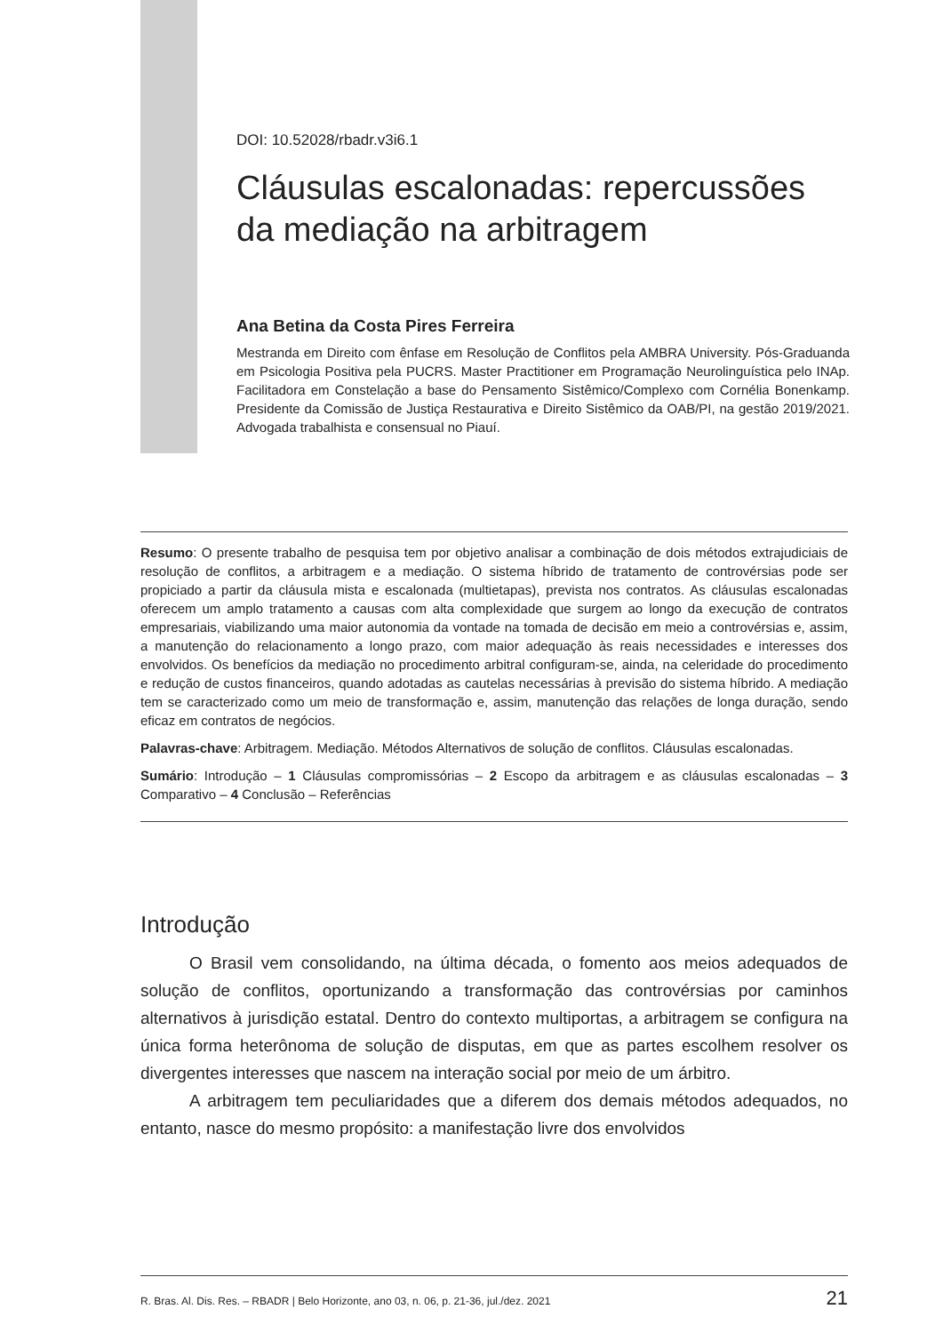DOI: 10.52028/rbadr.v3i6.1
Cláusulas escalonadas: repercussões da mediação na arbitragem
Ana Betina da Costa Pires Ferreira
Mestranda em Direito com ênfase em Resolução de Conflitos pela AMBRA University. Pós-Graduanda em Psicologia Positiva pela PUCRS. Master Practitioner em Programação Neurolinguística pelo INAp. Facilitadora em Constelação a base do Pensamento Sistêmico/Complexo com Cornélia Bonenkamp. Presidente da Comissão de Justiça Restaurativa e Direito Sistêmico da OAB/PI, na gestão 2019/2021. Advogada trabalhista e consensual no Piauí.
Resumo: O presente trabalho de pesquisa tem por objetivo analisar a combinação de dois métodos extrajudiciais de resolução de conflitos, a arbitragem e a mediação. O sistema híbrido de tratamento de controvérsias pode ser propiciado a partir da cláusula mista e escalonada (multietapas), prevista nos contratos. As cláusulas escalonadas oferecem um amplo tratamento a causas com alta complexidade que surgem ao longo da execução de contratos empresariais, viabilizando uma maior autonomia da vontade na tomada de decisão em meio a controvérsias e, assim, a manutenção do relacionamento a longo prazo, com maior adequação às reais necessidades e interesses dos envolvidos. Os benefícios da mediação no procedimento arbitral configuram-se, ainda, na celeridade do procedimento e redução de custos financeiros, quando adotadas as cautelas necessárias à previsão do sistema híbrido. A mediação tem se caracterizado como um meio de transformação e, assim, manutenção das relações de longa duração, sendo eficaz em contratos de negócios.
Palavras-chave: Arbitragem. Mediação. Métodos Alternativos de solução de conflitos. Cláusulas escalonadas.
Sumário: Introdução – 1 Cláusulas compromissórias – 2 Escopo da arbitragem e as cláusulas escalonadas – 3 Comparativo – 4 Conclusão – Referências
Introdução
O Brasil vem consolidando, na última década, o fomento aos meios adequados de solução de conflitos, oportunizando a transformação das controvérsias por caminhos alternativos à jurisdição estatal. Dentro do contexto multiportas, a arbitragem se configura na única forma heterônoma de solução de disputas, em que as partes escolhem resolver os divergentes interesses que nascem na interação social por meio de um árbitro.
A arbitragem tem peculiaridades que a diferem dos demais métodos adequados, no entanto, nasce do mesmo propósito: a manifestação livre dos envolvidos
R. Bras. Al. Dis. Res. – RBADR | Belo Horizonte, ano 03, n. 06, p. 21-36, jul./dez. 2021 21